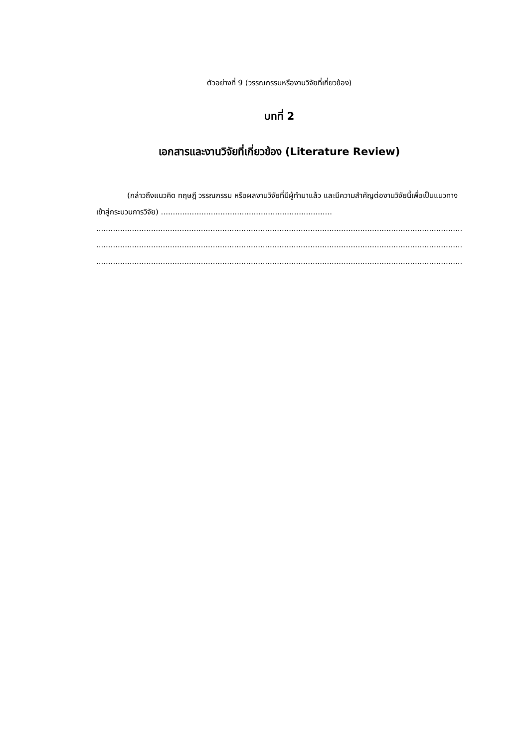ตัวอย่างที่ 9 (วรรณกรรมหรืองานวิจัยที่เกี่ยวข้อง)
บทที่ 2
เอกสารและงานวิจัยที่เกี่ยวข้อง (Literature Review)
(กล่าวถึงแนวคิด ทฤษฎี วรรณกรรม หรือผลงานวิจัยที่มีผู้ทำมาแล้ว และมีความสำคัญต่องานวิจัยนี้เพื่อเป็นแนวทางเข้าสู่กระบวนการวิจัย) ........................................................................
..........................................................................................................................................................................
..........................................................................................................................................................................
..........................................................................................................................................................................